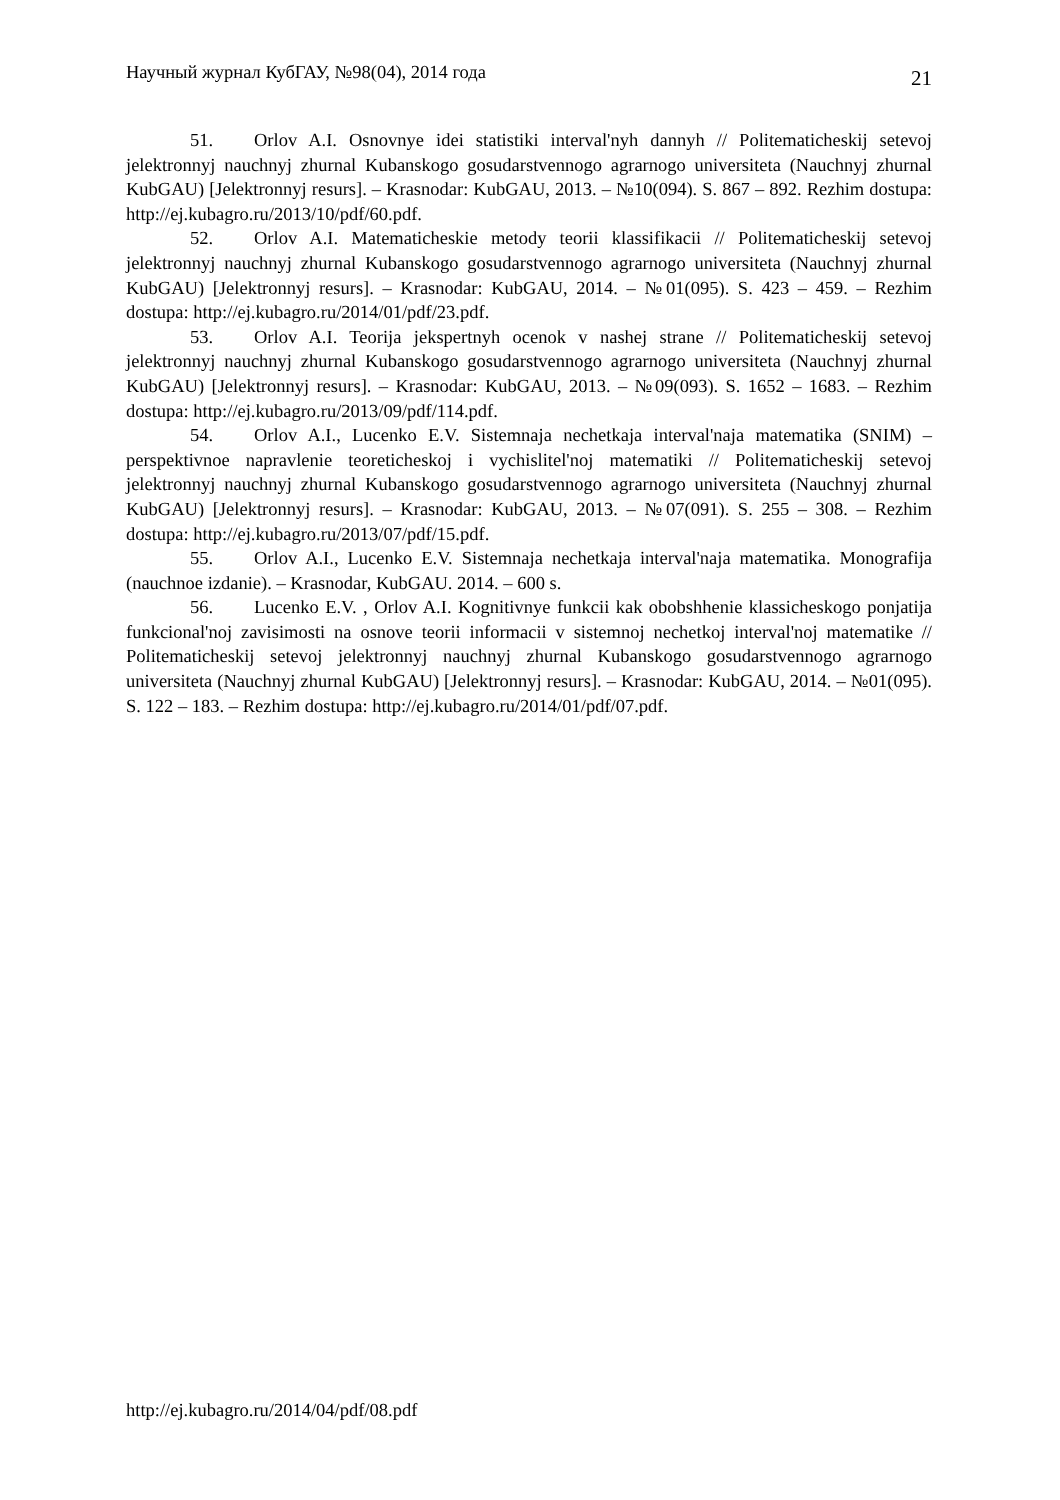Научный журнал КубГАУ, №98(04), 2014 года 21
51. Orlov A.I. Osnovnye idei statistiki interval'nyh dannyh // Politematicheskij setevoj jelektronnyj nauchnyj zhurnal Kubanskogo gosudarstvennogo agrarnogo universiteta (Nauchnyj zhurnal KubGAU) [Jelektronnyj resurs]. – Krasnodar: KubGAU, 2013. – №10(094). S. 867 – 892. Rezhim dostupa: http://ej.kubagro.ru/2013/10/pdf/60.pdf.
52. Orlov A.I. Matematicheskie metody teorii klassifikacii // Politematicheskij setevoj jelektronnyj nauchnyj zhurnal Kubanskogo gosudarstvennogo agrarnogo universiteta (Nauchnyj zhurnal KubGAU) [Jelektronnyj resurs]. – Krasnodar: KubGAU, 2014. – №01(095). S. 423 – 459. – Rezhim dostupa: http://ej.kubagro.ru/2014/01/pdf/23.pdf.
53. Orlov A.I. Teorija jekspertnyh ocenok v nashej strane // Politematicheskij setevoj jelektronnyj nauchnyj zhurnal Kubanskogo gosudarstvennogo agrarnogo universiteta (Nauchnyj zhurnal KubGAU) [Jelektronnyj resurs]. – Krasnodar: KubGAU, 2013. – №09(093). S. 1652 – 1683. – Rezhim dostupa: http://ej.kubagro.ru/2013/09/pdf/114.pdf.
54. Orlov A.I., Lucenko E.V. Sistemnaja nechetkaja interval'naja matematika (SNIM) – perspektivnoe napravlenie teoreticheskoj i vychislitel'noj matematiki // Politematicheskij setevoj jelektronnyj nauchnyj zhurnal Kubanskogo gosudarstvennogo agrarnogo universiteta (Nauchnyj zhurnal KubGAU) [Jelektronnyj resurs]. – Krasnodar: KubGAU, 2013. – №07(091). S. 255 – 308. – Rezhim dostupa: http://ej.kubagro.ru/2013/07/pdf/15.pdf.
55. Orlov A.I., Lucenko E.V. Sistemnaja nechetkaja interval'naja matematika. Monografija (nauchnoe izdanie). – Krasnodar, KubGAU. 2014. – 600 s.
56. Lucenko E.V. , Orlov A.I. Kognitivnye funkcii kak obobshhenie klassicheskogo ponjatija funkcional'noj zavisimosti na osnove teorii informacii v sistemnoj nechetkoj interval'noj matematike // Politematicheskij setevoj jelektronnyj nauchnyj zhurnal Kubanskogo gosudarstvennogo agrarnogo universiteta (Nauchnyj zhurnal KubGAU) [Jelektronnyj resurs]. – Krasnodar: KubGAU, 2014. – №01(095). S. 122 – 183. – Rezhim dostupa: http://ej.kubagro.ru/2014/01/pdf/07.pdf.
http://ej.kubagro.ru/2014/04/pdf/08.pdf